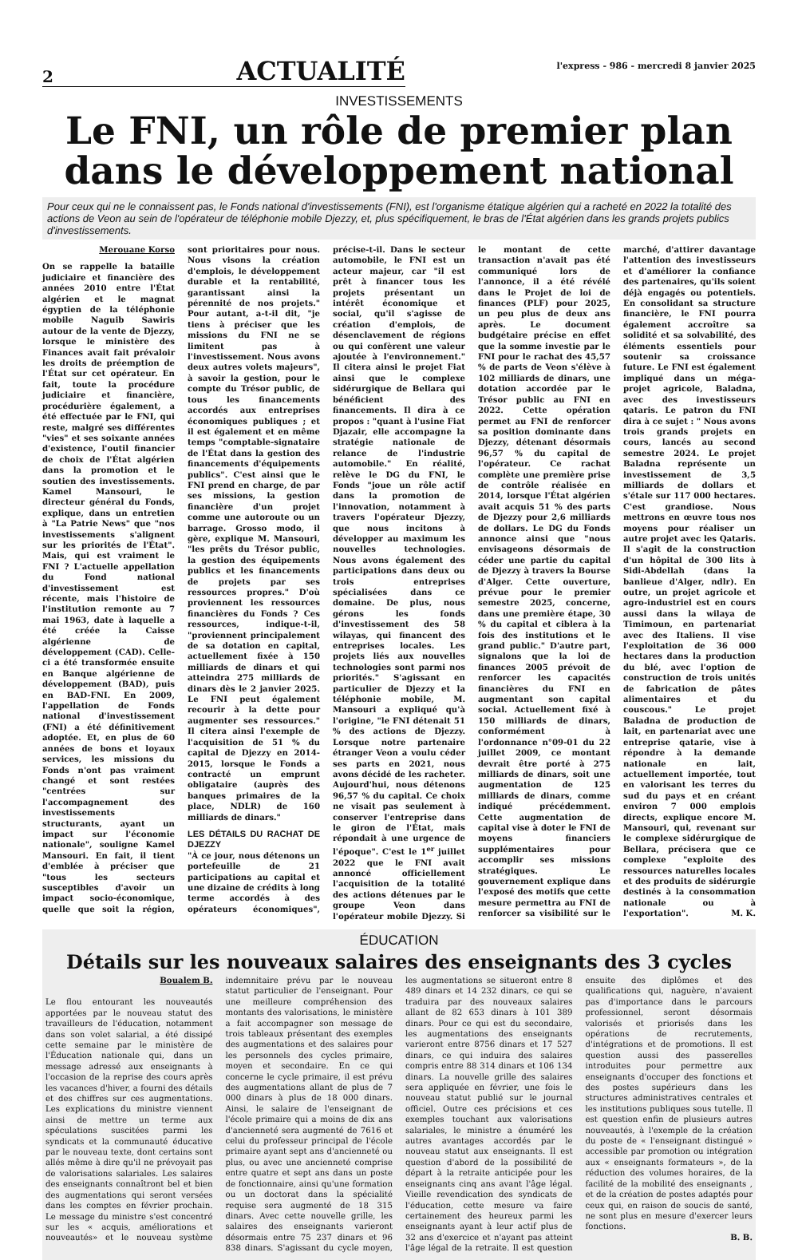2 ACTUALITÉ
l'express - 986 - mercredi 8 janvier 2025
INVESTISSEMENTS
Le FNI, un rôle de premier plan dans le développement national
Pour ceux qui ne le connaissent pas, le Fonds national d'investissements (FNI), est l'organisme étatique algérien qui a racheté en 2022 la totalité des actions de Veon au sein de l'opérateur de téléphonie mobile Djezzy, et, plus spécifiquement, le bras de l'État algérien dans les grands projets publics d'investissements.
Merouane Korso
On se rappelle la bataille judiciaire et financière des années 2010 entre l'État algérien et le magnat égyptien de la téléphonie mobile Naguib Sawiris autour de la vente de Djezzy, lorsque le ministère des Finances avait fait prévaloir les droits de préemption de l'État sur cet opérateur. En fait, toute la procédure judiciaire et financière, procédurière également, a été effectuée par le FNI, qui reste, malgré ses différentes "vies" et ses soixante années d'existence, l'outil financier de choix de l'État algérien dans la promotion et le soutien des investissements. Kamel Mansouri, le directeur général du Fonds, explique, dans un entretien à "La Patrie News" que "nos investissements s'alignent sur les priorités de l'État". Mais, qui est vraiment le FNI ? L'actuelle appellation du Fond national d'investissement est récente, mais l'histoire de l'institution remonte au 7 mai 1963, date à laquelle a été créée la Caisse algérienne de développement (CAD). Celle-ci a été transformée ensuite en Banque algérienne de développement (BAD), puis en BAD-FNI. En 2009, l'appellation de Fonds national d'investissement (FNI) a été définitivement adoptée. Et, en plus de 60 années de bons et loyaux services, les missions du Fonds n'ont pas vraiment changé et sont restées "centrées sur l'accompagnement des investissements structurants, ayant un impact sur l'économie nationale", souligne Kamel Mansouri. En fait, il tient d'emblée à préciser que "tous les secteurs susceptibles d'avoir un impact socio-économique, quelle que soit la région, sont prioritaires pour nous. Nous visons la création d'emplois, le développement durable et la rentabilité, garantissant ainsi la pérennité de nos projets." Pour autant, a-t-il dit, "je tiens à préciser que les missions du FNI ne se limitent pas à l'investissement. Nous avons deux autres volets majeurs", à savoir la gestion, pour le compte du Trésor public, de tous les financements accordés aux entreprises économiques publiques ; et il est également et en même temps "comptable-signataire de l'État dans la gestion des financements d'équipements publics". C'est ainsi que le FNI prend en charge, de par ses missions, la gestion financière d'un projet comme une autoroute ou un barrage. Grosso modo, il gère, explique M. Mansouri, "les prêts du Trésor public, la gestion des équipements publics et les financements de projets par ses ressources propres." D'où proviennent les ressources financières du Fonds ? Ces ressources, indique-t-il, "proviennent principalement de sa dotation en capital, actuellement fixée à 150 milliards de dinars et qui atteindra 275 milliards de dinars dès le 2 janvier 2025. Le FNI peut également recourir à la dette pour augmenter ses ressources." Il citera ainsi l'exemple de l'acquisition de 51 % du capital de Djezzy en 2014-2015, lorsque le Fonds a contracté un emprunt obligataire (auprès des banques primaires de la place, NDLR) de 160 milliards de dinars."
LES DÉTAILS DU RACHAT DE DJEZZY
"À ce jour, nous détenons un portefeuille de 21 participations au capital et une dizaine de crédits à long terme accordés à des opérateurs économiques", précise-t-il. Dans le secteur automobile, le FNI est un acteur majeur, car "il est prêt à financer tous les projets présentant un intérêt économique et social, qu'il s'agisse de création d'emplois, de désenclavement de régions ou qui confèrent une valeur ajoutée à l'environnement." Il citera ainsi le projet Fiat ainsi que le complexe sidérurgique de Bellara qui bénéficient des financements. Il dira à ce propos : "quant à l'usine Fiat Djazair, elle accompagne la stratégie nationale de relance de l'industrie automobile." En réalité, relève le DG du FNI, le Fonds "joue un rôle actif dans la promotion de l'innovation, notamment à travers l'opérateur Djezzy, que nous incitons à développer au maximum les nouvelles technologies. Nous avons également des participations dans deux ou trois entreprises spécialisées dans ce domaine. De plus, nous gérons les fonds d'investissement des 58 wilayas, qui financent des entreprises locales. Les projets liés aux nouvelles technologies sont parmi nos priorités." S'agissant en particulier de Djezzy et la téléphonie mobile, M. Mansouri a expliqué qu'à l'origine, "le FNI détenait 51 % des actions de Djezzy. Lorsque notre partenaire étranger Veon a voulu céder ses parts en 2021, nous avons décidé de les racheter. Aujourd'hui, nous détenons 96,57 % du capital. Ce choix ne visait pas seulement à conserver l'entreprise dans le giron de l'État, mais répondait à une urgence de l'époque". C'est le 1<sup>er</sup> juillet 2022 que le FNI avait annoncé officiellement l'acquisition de la totalité des actions détenues par le groupe Veon dans l'opérateur mobile Djezzy. Si le montant de cette transaction n'avait pas été communiqué lors de l'annonce, il a été révélé dans le Projet de loi de finances (PLF) pour 2025, un peu plus de deux ans après. Le document budgétaire précise en effet que la somme investie par le FNI pour le rachat des 45,57 % de parts de Veon s'élève à 102 milliards de dinars, une dotation accordée par le Trésor public au FNI en 2022. Cette opération permet au FNI de renforcer sa position dominante dans Djezzy, détenant désormais 96,57 % du capital de l'opérateur. Ce rachat complète une première prise de contrôle réalisée en 2014, lorsque l'État algérien avait acquis 51 % des parts de Djezzy pour 2,6 milliards de dollars. Le DG du Fonds annonce ainsi que "nous envisageons désormais de céder une partie du capital de Djezzy à travers la Bourse d'Alger. Cette ouverture, prévue pour le premier semestre 2025, concerne, dans une première étape, 30 % du capital et ciblera à la fois des institutions et le grand public." D'autre part, signalons que la loi de finances 2005 prévoit de renforcer les capacités financières du FNI en augmentant son capital social. Actuellement fixé à 150 milliards de dinars, conformément à l'ordonnance n°09-01 du 22 juillet 2009, ce montant devrait être porté à 275 milliards de dinars, soit une augmentation de 125 milliards de dinars, comme indiqué précédemment. Cette augmentation de capital vise à doter le FNI de moyens financiers supplémentaires pour accomplir ses missions stratégiques. Le gouvernement explique dans l'exposé des motifs que cette mesure permettra au FNI de renforcer sa visibilité sur le marché, d'attirer davantage l'attention des investisseurs et d'améliorer la confiance des partenaires, qu'ils soient déjà engagés ou potentiels. En consolidant sa structure financière, le FNI pourra également accroître sa solidité et sa solvabilité, des éléments essentiels pour soutenir sa croissance future. Le FNI est également impliqué dans un méga-projet agricole, Baladna, avec des investisseurs qataris. Le patron du FNI dira à ce sujet : " Nous avons trois grands projets en cours, lancés au second semestre 2024. Le projet Baladna représente un investissement de 3,5 milliards de dollars et s'étale sur 117 000 hectares. C'est grandiose. Nous mettrons en œuvre tous nos moyens pour réaliser un autre projet avec les Qataris. Il s'agit de la construction d'un hôpital de 300 lits à Sidi-Abdellah (dans la banlieue d'Alger, ndlr). En outre, un projet agricole et agro-industriel est en cours aussi dans la wilaya de Timimoun, en partenariat avec des Italiens. Il vise l'exploitation de 36 000 hectares dans la production du blé, avec l'option de construction de trois unités de fabrication de pâtes alimentaires et du couscous." Le projet Baladna de production de lait, en partenariat avec une entreprise qatarie, vise à répondre à la demande nationale en lait, actuellement importée, tout en valorisant les terres du sud du pays et en créant environ 7 000 emplois directs, explique encore M. Mansouri, qui, revenant sur le complexe sidérurgique de Bellara, précisera que ce complexe "exploite des ressources naturelles locales et des produits de sidérurgie destinés à la consommation nationale ou à l'exportation". M. K.
ÉDUCATION
Détails sur les nouveaux salaires des enseignants des 3 cycles
Boualem B.
Le flou entourant les nouveautés apportées par le nouveau statut des travailleurs de l'éducation, notamment dans son volet salarial, a été dissipé cette semaine par le ministère de l'Éducation nationale qui, dans un message adressé aux enseignants à l'occasion de la reprise des cours après les vacances d'hiver, a fourni des détails et des chiffres sur ces augmentations. Les explications du ministre viennent ainsi de mettre un terme aux spéculations suscitées parmi les syndicats et la communauté éducative par le nouveau texte, dont certains sont allés même à dire qu'il ne prévoyait pas de valorisations salariales. Les salaires des enseignants connaîtront bel et bien des augmentations qui seront versées dans les comptes en février prochain. Le message du ministre s'est concentré sur les « acquis, améliorations et nouveautés» et le nouveau système indemnitaire prévu par le nouveau statut particulier de l'enseignant. Pour une meilleure compréhension des montants des valorisations, le ministère a fait accompagner son message de trois tableaux présentant des exemples des augmentations et des salaires pour les personnels des cycles primaire, moyen et secondaire. En ce qui concerne le cycle primaire, il est prévu des augmentations allant de plus de 7 000 dinars à plus de 18 000 dinars. Ainsi, le salaire de l'enseignant de l'école primaire qui a moins de dix ans d'ancienneté sera augmenté de 7616 et celui du professeur principal de l'école primaire ayant sept ans d'ancienneté ou plus, ou avec une ancienneté comprise entre quatre et sept ans dans un poste de fonctionnaire, ainsi qu'une formation ou un doctorat dans la spécialité requise sera augmenté de 18 315 dinars. Avec cette nouvelle grille, les salaires des enseignants varieront désormais entre 75 237 dinars et 96 838 dinars. S'agissant du cycle moyen, les augmentations se situeront entre 8 489 dinars et 14 232 dinars, ce qui se traduira par des nouveaux salaires allant de 82 653 dinars à 101 389 dinars. Pour ce qui est du secondaire, les augmentations des enseignants varieront entre 8756 dinars et 17 527 dinars, ce qui induira des salaires compris entre 88 314 dinars et 106 134 dinars. La nouvelle grille des salaires sera appliquée en février, une fois le nouveau statut publié sur le journal officiel. Outre ces précisions et ces exemples touchant aux valorisations salariales, le ministre a énuméré les autres avantages accordés par le nouveau statut aux enseignants. Il est question d'abord de la possibilité de départ à la retraite anticipée pour les enseignants cinq ans avant l'âge légal. Vieille revendication des syndicats de l'éducation, cette mesure va faire certainement des heureux parmi les enseignants ayant à leur actif plus de 32 ans d'exercice et n'ayant pas atteint l'âge légal de la retraite. Il est question ensuite des diplômes et des qualifications qui, naguère, n'avaient pas d'importance dans le parcours professionnel, seront désormais valorisés et priorisés dans les opérations de recrutements, d'intégrations et de promotions. Il est question aussi des passerelles introduites pour permettre aux enseignants d'occuper des fonctions et des postes supérieurs dans les structures administratives centrales et les institutions publiques sous tutelle. Il est question enfin de plusieurs autres nouveautés, à l'exemple de la création du poste de « l'enseignant distingué » accessible par promotion ou intégration aux « enseignants formateurs », de la réduction des volumes horaires, de la facilité de la mobilité des enseignants , et de la création de postes adaptés pour ceux qui, en raison de soucis de santé, ne sont plus en mesure d'exercer leurs fonctions.
B. B.